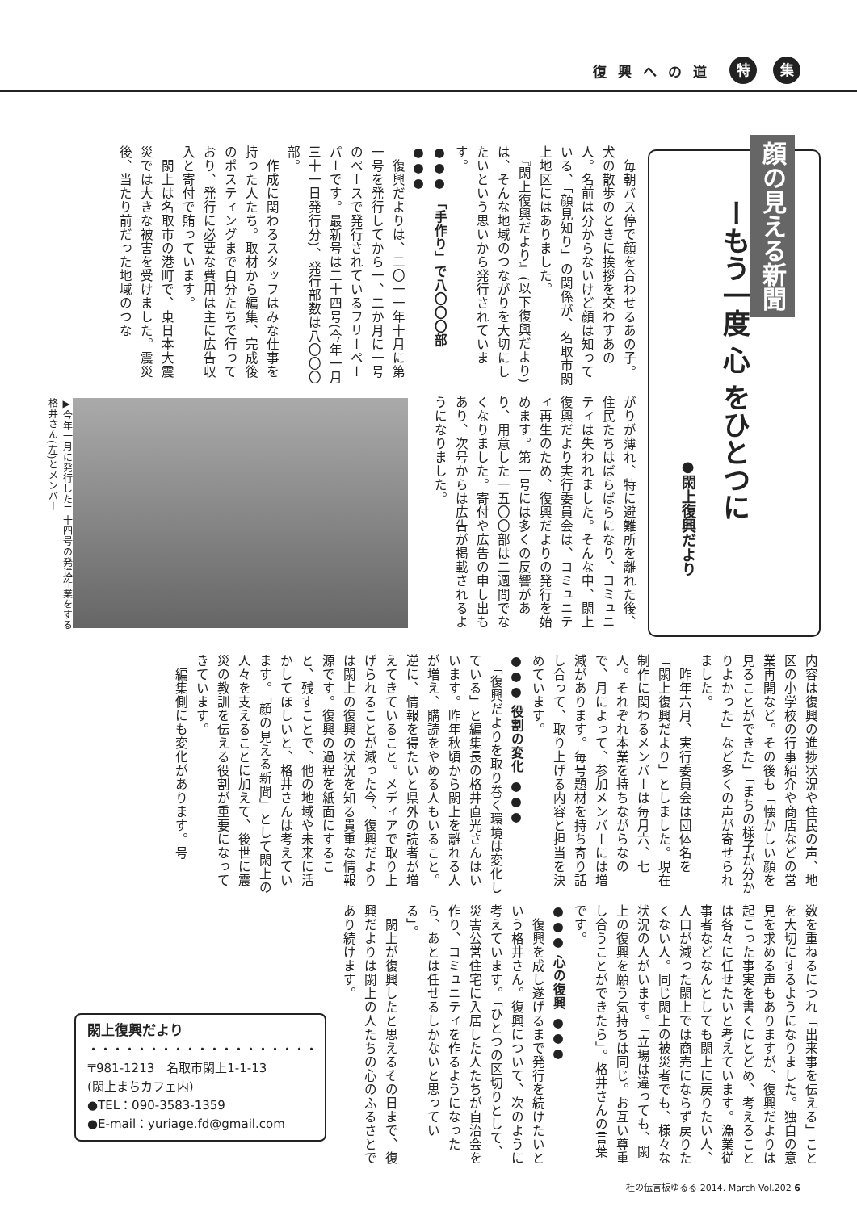復興への道 特 集
顔の見える新聞
ーもう一度 心 をひとつに
●閖上復興だより
　毎朝バス停で顔を合わせるあの子。犬の散歩のときに挨拶を交わすあの人。名前は分からないけど顔は知っている、「顔見知り」の関係が、名取市閖上地区にはありました。
　『閖上復興だより』(以下復興だより)は、そんな地域のつながりを大切にしたいという思いから発行されています。
●●● 「手作り」で八〇〇〇部 ●●●
　復興だよりは、二〇一一年十月に第一号を発行してから一、二か月に一号のペースで発行されているフリーペーパーです。最新号は二十四号(今年一月三十一日発行分)、発行部数は八〇〇〇部。
　作成に関わるスタッフはみな仕事を持った人たち。取材から編集、完成後のポスティングまで自分たちで行っており、発行に必要な費用は主に広告収入と寄付で賄っています。
　閖上は名取市の港町で、東日本大震災では大きな被害を受けました。震災後、当たり前だった地域のつな
がりが薄れ、特に避難所を離れた後、住民たちはばらばらになり、コミュニティは失われました。そんな中、閖上復興だより実行委員会は、コミュニティ再生のため、復興だよりの発行を始めます。第一号には多くの反響があり、用意した一五〇〇部は二週間でなくなりました。寄付や広告の申し出もあり、次号からは広告が掲載されるようになりました。
▶今年一月に発行した二十四号の発送作業をする格井さん(左)とメンバー
内容は復興の進捗状況や住民の声、地区の小学校の行事紹介や商店などの営業再開など。その後も「懐かしい顔を見ることができた」「まちの様子が分かりよかった」など多くの声が寄せられました。
　昨年六月、実行委員会は団体名を「閖上復興だより」としました。現在制作に関わるメンバーは毎月六、七人。それぞれ本業を持ちながらなので、月によって、参加メンバーには増減があります。毎号題材を持ち寄り話し合って、取り上げる内容と担当を決めています。
●●● 役割の変化 ●●●
　「復興だよりを取り巻く環境は変化している」と編集長の格井直光さんはいいます。昨年秋頃から閖上を離れる人が増え、購読をやめる人もいること。逆に、情報を得たいと県外の読者が増えてきていること。メディアで取り上げられることが減った今、復興だよりは閖上の復興の状況を知る貴重な情報源です。復興の過程を紙面にすること、残すことで、他の地域や未来に活かしてほしいと、格井さんは考えています。「顔の見える新聞」として閖上の人々を支えることに加えて、後世に震災の教訓を伝える役割が重要になってきています。
　編集側にも変化があります。号
数を重ねるにつれ「出来事を伝える」ことを大切にするようになりました。独自の意見を求める声もありますが、復興だよりは起こった事実を書くにとどめ、考えることは各々に任せたいと考えています。漁業従事者などなんとしても閖上に戻りたい人、人口が減った閖上では商売にならず戻りたくない人。同じ閖上の被災者でも、様々な状況の人がいます。「立場は違っても、閖上の復興を願う気持ちは同じ。お互い尊重し合うことができたら」。格井さんの言葉です。
●●● 心の復興 ●●●
　復興を成し遂げるまで発行を続けたいという格井さん。復興について、次のように考えています。「ひとつの区切りとして、災害公営住宅に入居した人たちが自治会を作り、コミュニティを作るようになったら、あとは任せるしかないと思っている」。
　閖上が復興したと思えるその日まで、復興だよりは閖上の人たちの心のふるさとであり続けます。
閖上復興だより
・・・・・・・・・・・・・・・・・・・
〒981-1213　名取市閖上1-1-13
(閖上まちカフェ内)
●TEL：090-3583-1359
●E-mail：yuriage.fd@gmail.com
杜の伝言板ゆるる 2014. March Vol.202 6